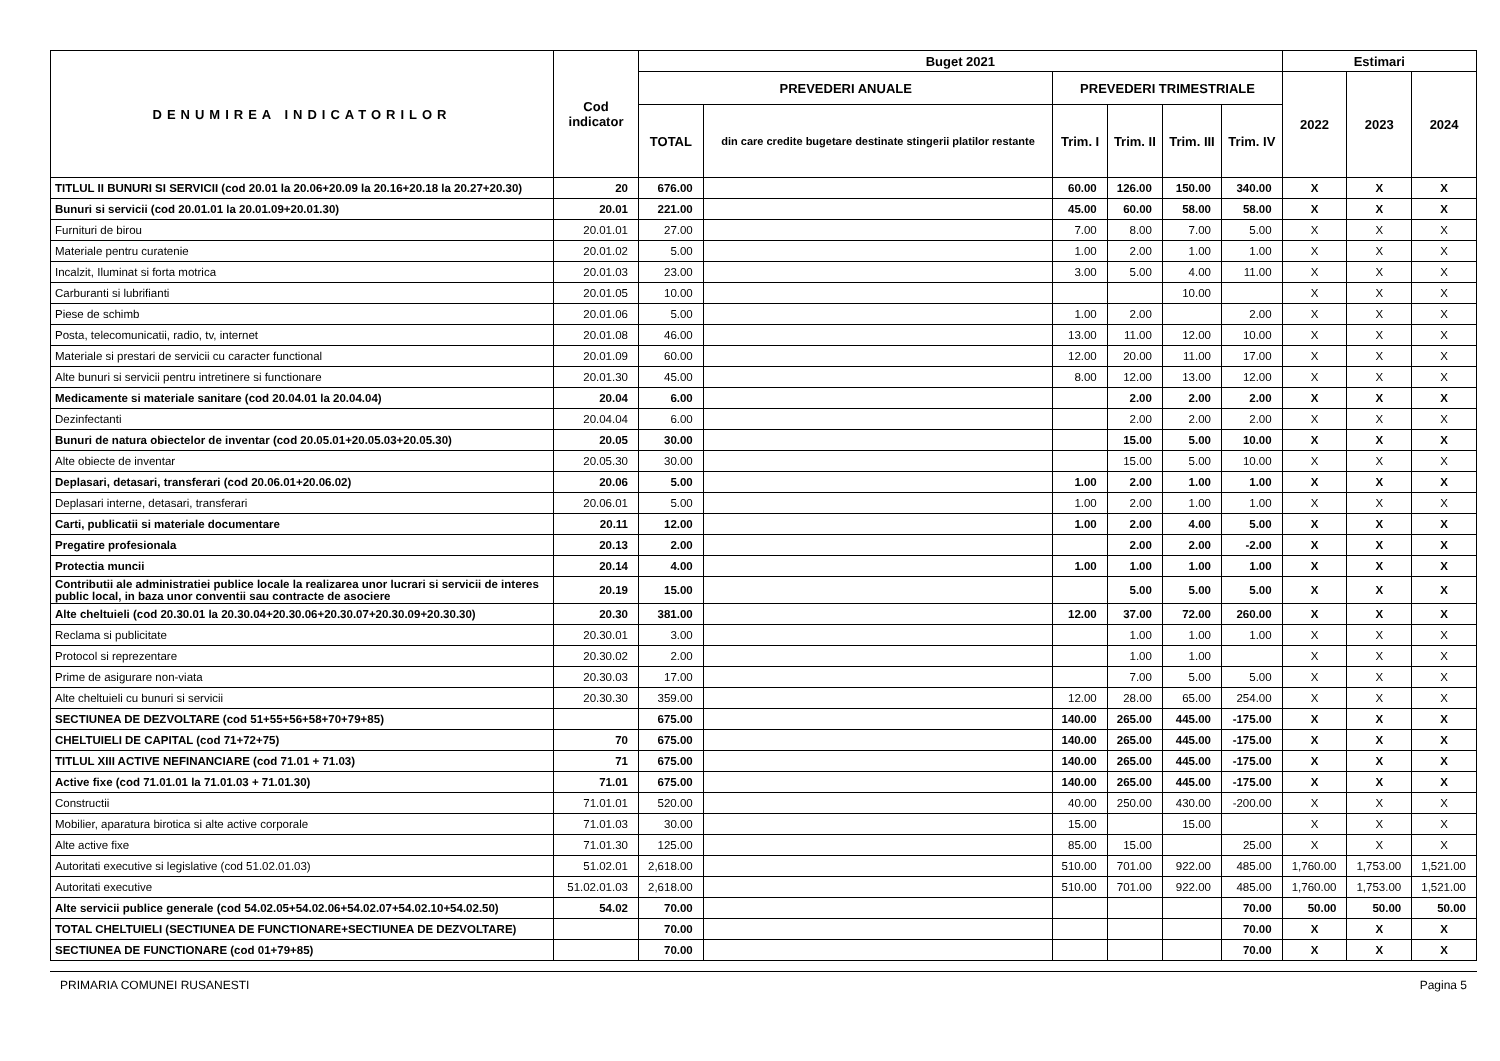| DENUMIREA INDICATORILOR | Cod indicator | Buget 2021 | | | | | | Estimari | | |
| --- | --- | --- | --- | --- | --- | --- | --- | --- | --- | --- |
| | | PREVEDERI ANUALE | | PREVEDERI TRIMESTRIALE | | | | 2022 | 2023 | 2024 |
| | | TOTAL | din care credite bugetare destinate stingerii platilor restante | Trim. I | Trim. II | Trim. III | Trim. IV | | | |
| TITLUL II BUNURI SI SERVICII (cod 20.01 la 20.06+20.09 la 20.16+20.18 la 20.27+20.30) | 20 | 676.00 | | 60.00 | 126.00 | 150.00 | 340.00 | X | X | X |
| Bunuri si servicii (cod 20.01.01 la 20.01.09+20.01.30) | 20.01 | 221.00 | | 45.00 | 60.00 | 58.00 | 58.00 | X | X | X |
| Furnituri de birou | 20.01.01 | 27.00 | | 7.00 | 8.00 | 7.00 | 5.00 | X | X | X |
| Materiale pentru curatenie | 20.01.02 | 5.00 | | 1.00 | 2.00 | 1.00 | 1.00 | X | X | X |
| Incalzit, Iluminat si forta motrica | 20.01.03 | 23.00 | | 3.00 | 5.00 | 4.00 | 11.00 | X | X | X |
| Carburanti si lubrifianti | 20.01.05 | 10.00 | | | | 10.00 | | X | X | X |
| Piese de schimb | 20.01.06 | 5.00 | | 1.00 | 2.00 | | 2.00 | X | X | X |
| Posta, telecomunicatii, radio, tv, internet | 20.01.08 | 46.00 | | 13.00 | 11.00 | 12.00 | 10.00 | X | X | X |
| Materiale si prestari de servicii cu caracter functional | 20.01.09 | 60.00 | | 12.00 | 20.00 | 11.00 | 17.00 | X | X | X |
| Alte bunuri si servicii pentru intretinere si functionare | 20.01.30 | 45.00 | | 8.00 | 12.00 | 13.00 | 12.00 | X | X | X |
| Medicamente si materiale sanitare (cod 20.04.01 la 20.04.04) | 20.04 | 6.00 | | | 2.00 | 2.00 | 2.00 | X | X | X |
| Dezinfectanti | 20.04.04 | 6.00 | | | 2.00 | 2.00 | 2.00 | X | X | X |
| Bunuri de natura obiectelor de inventar (cod 20.05.01+20.05.03+20.05.30) | 20.05 | 30.00 | | | 15.00 | 5.00 | 10.00 | X | X | X |
| Alte obiecte de inventar | 20.05.30 | 30.00 | | | 15.00 | 5.00 | 10.00 | X | X | X |
| Deplasari, detasari, transferari (cod 20.06.01+20.06.02) | 20.06 | 5.00 | | 1.00 | 2.00 | 1.00 | 1.00 | X | X | X |
| Deplasari interne, detasari, transferari | 20.06.01 | 5.00 | | 1.00 | 2.00 | 1.00 | 1.00 | X | X | X |
| Carti, publicatii si materiale documentare | 20.11 | 12.00 | | 1.00 | 2.00 | 4.00 | 5.00 | X | X | X |
| Pregatire profesionala | 20.13 | 2.00 | | | 2.00 | 2.00 | -2.00 | X | X | X |
| Protectia muncii | 20.14 | 4.00 | | 1.00 | 1.00 | 1.00 | 1.00 | X | X | X |
| Contributii ale administratiei publice locale la realizarea unor lucrari si servicii de interes public local, in baza unor conventii sau contracte de asociere | 20.19 | 15.00 | | | 5.00 | 5.00 | 5.00 | X | X | X |
| Alte cheltuieli (cod 20.30.01 la 20.30.04+20.30.06+20.30.07+20.30.09+20.30.30) | 20.30 | 381.00 | | 12.00 | 37.00 | 72.00 | 260.00 | X | X | X |
| Reclama si publicitate | 20.30.01 | 3.00 | | | 1.00 | 1.00 | 1.00 | X | X | X |
| Protocol si reprezentare | 20.30.02 | 2.00 | | | 1.00 | 1.00 | | X | X | X |
| Prime de asigurare non-viata | 20.30.03 | 17.00 | | | 7.00 | 5.00 | 5.00 | X | X | X |
| Alte cheltuieli cu bunuri si servicii | 20.30.30 | 359.00 | | 12.00 | 28.00 | 65.00 | 254.00 | X | X | X |
| SECTIUNEA DE DEZVOLTARE (cod 51+55+56+58+70+79+85) | | 675.00 | | 140.00 | 265.00 | 445.00 | -175.00 | X | X | X |
| CHELTUIELI DE CAPITAL (cod 71+72+75) | 70 | 675.00 | | 140.00 | 265.00 | 445.00 | -175.00 | X | X | X |
| TITLUL XIII ACTIVE NEFINANCIARE (cod 71.01 + 71.03) | 71 | 675.00 | | 140.00 | 265.00 | 445.00 | -175.00 | X | X | X |
| Active fixe (cod 71.01.01 la 71.01.03 + 71.01.30) | 71.01 | 675.00 | | 140.00 | 265.00 | 445.00 | -175.00 | X | X | X |
| Constructii | 71.01.01 | 520.00 | | 40.00 | 250.00 | 430.00 | -200.00 | X | X | X |
| Mobilier, aparatura birotica si alte active corporale | 71.01.03 | 30.00 | | 15.00 | | 15.00 | | X | X | X |
| Alte active fixe | 71.01.30 | 125.00 | | 85.00 | 15.00 | | 25.00 | X | X | X |
| Autoritati executive si legislative (cod 51.02.01.03) | 51.02.01 | 2,618.00 | | 510.00 | 701.00 | 922.00 | 485.00 | 1,760.00 | 1,753.00 | 1,521.00 |
| Autoritati executive | 51.02.01.03 | 2,618.00 | | 510.00 | 701.00 | 922.00 | 485.00 | 1,760.00 | 1,753.00 | 1,521.00 |
| Alte servicii publice generale (cod 54.02.05+54.02.06+54.02.07+54.02.10+54.02.50) | 54.02 | 70.00 | | | | | 70.00 | 50.00 | 50.00 | 50.00 |
| TOTAL CHELTUIELI (SECTIUNEA DE FUNCTIONARE+SECTIUNEA DE DEZVOLTARE) | | 70.00 | | | | | 70.00 | X | X | X |
| SECTIUNEA DE FUNCTIONARE (cod 01+79+85) | | 70.00 | | | | | 70.00 | X | X | X |
PRIMARIA COMUNEI RUSANESTI Pagina 5